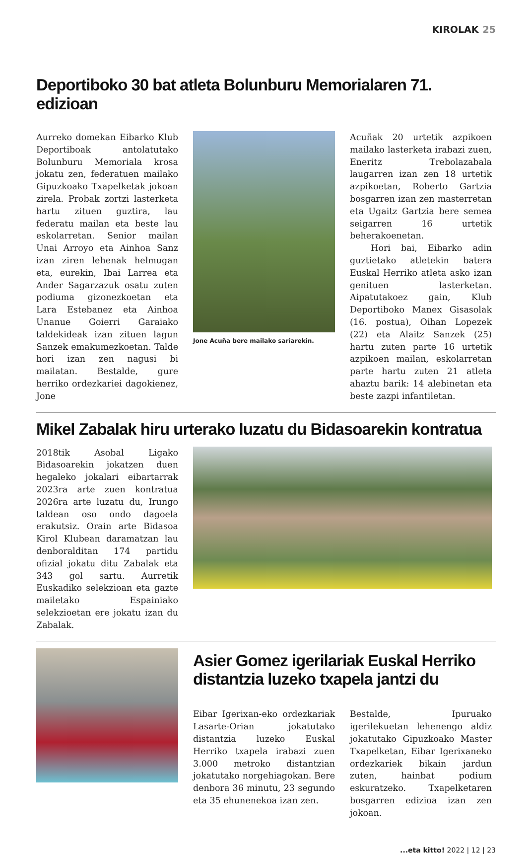KIROLAK 25
Deportiboko 30 bat atleta Bolunburu Memorialaren 71. edizioan
Aurreko domekan Eibarko Klub Deportiboak antolatutako Bolunburu Memoriala krosa jokatu zen, federatuen mailako Gipuzkoako Txapelketak jokoan zirela. Probak zortzi lasterketa hartu zituen guztira, lau federatu mailan eta beste lau eskolarretan. Senior mailan Unai Arroyo eta Ainhoa Sanz izan ziren lehenak helmugan eta, eurekin, Ibai Larrea eta Ander Sagarzazuk osatu zuten podiuma gizonezkoetan eta Lara Estebanez eta Ainhoa Unanue Goierri Garaiako taldekideak izan zituen lagun Sanzek emakumezkoetan. Talde hori izan zen nagusi bi mailatan. Bestalde, gure herriko ordezkariei dagokienez, Jone
Jone Acuña bere mailako sariarekin.
Acuñak 20 urtetik azpikoen mailako lasterketa irabazi zuen, Eneritz Trebolazabala laugarren izan zen 18 urtetik azpikoetan, Roberto Gartzia bosgarren izan zen masterretan eta Ugaitz Gartzia bere semea seigarren 16 urtetik beherakoenetan.
Hori bai, Eibarko adin guztietako atletekin batera Euskal Herriko atleta asko izan genituen lasterketan. Aipatutakoez gain, Klub Deportiboko Manex Gisasolak (16. postua), Oihan Lopezek (22) eta Alaitz Sanzek (25) hartu zuten parte 16 urtetik azpikoen mailan, eskolarretan parte hartu zuten 21 atleta ahaztu barik: 14 alebinetan eta beste zazpi infantiletan.
Mikel Zabalak hiru urterako luzatu du Bidasoarekin kontratua
2018tik Asobal Ligako Bidasoarekin jokatzen duen hegaleko jokalari eibartarrak 2023ra arte zuen kontratua 2026ra arte luzatu du, Irungo taldean oso ondo dagoela erakutsiz. Orain arte Bidasoa Kirol Klubean daramatzan lau denboralditan 174 partidu ofizial jokatu ditu Zabalak eta 343 gol sartu. Aurretik Euskadiko selekzioan eta gazte mailetako Espainiako selekzioetan ere jokatu izan du Zabalak.
Asier Gomez igerilariak Euskal Herriko distantzia luzeko txapela jantzi du
Eibar Igerixan-eko ordezkariak Lasarte-Orian jokatutako distantzia luzeko Euskal Herriko txapela irabazi zuen 3.000 metroko distantzian jokatutako norgehiagokan. Bere denbora 36 minutu, 23 segundo eta 35 ehunenekoa izan zen.
Bestalde, Ipuruako igerilekuetan lehenengo aldiz jokatutako Gipuzkoako Master Txapelketan, Eibar Igerixaneko ordezkariek bikain jardun zuten, hainbat podium eskuratzeko. Txapelketaren bosgarren edizioa izan zen jokoan.
...eta kitto! 2022 | 12 | 23